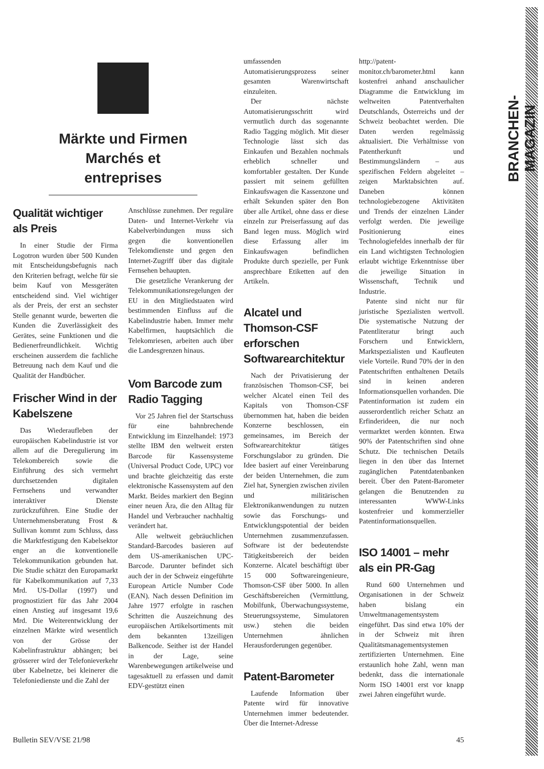BRANCHEN-MAGAZIN
Märkte und Firmen Marchés et entreprises
Qualität wichtiger als Preis
In einer Studie der Firma Logotron wurden über 500 Kunden mit Entscheidungsbefugnis nach den Kriterien befragt, welche für sie beim Kauf von Messgeräten entscheidend sind. Viel wichtiger als der Preis, der erst an sechster Stelle genannt wurde, bewerten die Kunden die Zuverlässigkeit des Gerätes, seine Funktionen und die Bedienerfreundlichkeit. Wichtig erscheinen ausserdem die fachliche Betreuung nach dem Kauf und die Qualität der Handbücher.
Frischer Wind in der Kabelszene
Das Wiederaufleben der europäischen Kabelindustrie ist vor allem auf die Deregulierung im Telekombereich sowie die Einführung des sich vermehrt durchsetzenden digitalen Fernsehens und verwandter interaktiver Dienste zurückzuführen. Eine Studie der Unternehmensberatung Frost & Sullivan kommt zum Schluss, dass die Marktfestigung den Kabelsektor enger an die konventionelle Telekommunikation gebunden hat. Die Studie schätzt den Europamarkt für Kabelkommunikation auf 7,33 Mrd. US-Dollar (1997) und prognostiziert für das Jahr 2004 einen Anstieg auf insgesamt 19,6 Mrd. Die Weiterentwicklung der einzelnen Märkte wird wesentlich von der Grösse der Kabelinfrastruktur abhängen; bei grösserer wird der Telefonieverkehr über Kabelnetze, bei kleinerer die Telefoniedienste und die Zahl der
Anschlüsse zunehmen. Der reguläre Daten- und Internet-Verkehr via Kabelverbindungen muss sich gegen die konventionellen Telekomdienste und gegen den Internet-Zugriff über das digitale Fernsehen behaupten.
Die gesetzliche Verankerung der Telekommunikationsregelungen der EU in den Mitgliedstaaten wird bestimmenden Einfluss auf die Kabelindustrie haben. Immer mehr Kabelfirmen, hauptsächlich die Telekomriesen, arbeiten auch über die Landesgrenzen hinaus.
Vom Barcode zum Radio Tagging
Vor 25 Jahren fiel der Startschuss für eine bahnbrechende Entwicklung im Einzelhandel: 1973 stellte IBM den weltweit ersten Barcode für Kassensysteme (Universal Product Code, UPC) vor und brachte gleichzeitig das erste elektronische Kassensystem auf den Markt. Beides markiert den Beginn einer neuen Ära, die den Alltag für Handel und Verbraucher nachhaltig verändert hat.
Alle weltweit gebräuchlichen Standard-Barcodes basieren auf dem US-amerikanischen UPC-Barcode. Darunter befindet sich auch der in der Schweiz eingeführte European Article Number Code (EAN). Nach dessen Definition im Jahre 1977 erfolgte in raschen Schritten die Auszeichnung des europäischen Artikelsortiments mit dem bekannten 13zeiligen Balkencode. Seither ist der Handel in der Lage, seine Warenbewegungen artikelweise und tagesaktuell zu erfassen und damit EDV-gestützt einen
umfassenden Automatisierungsprozess seiner gesamten Warenwirtschaft einzuleiten.
Der nächste Automatisierungsschritt wird vermutlich durch das sogenannte Radio Tagging möglich. Mit dieser Technologie lässt sich das Einkaufen und Bezahlen nochmals erheblich schneller und komfortabler gestalten. Der Kunde passiert mit seinem gefüllten Einkaufswagen die Kassenzone und erhält Sekunden später den Bon über alle Artikel, ohne dass er diese einzeln zur Preiserfassung auf das Band legen muss. Möglich wird diese Erfassung aller im Einkaufswagen befindlichen Produkte durch spezielle, per Funk ansprechbare Etiketten auf den Artikeln.
Alcatel und Thomson-CSF erforschen Softwarearchitektur
Nach der Privatisierung der französischen Thomson-CSF, bei welcher Alcatel einen Teil des Kapitals von Thomson-CSF übernommen hat, haben die beiden Konzerne beschlossen, ein gemeinsames, im Bereich der Softwarearchitektur tätiges Forschungslabor zu gründen. Die Idee basiert auf einer Vereinbarung der beiden Unternehmen, die zum Ziel hat, Synergien zwischen zivilen und militärischen Elektronikanwendungen zu nutzen sowie das Forschungs- und Entwicklungspotential der beiden Unternehmen zusammenzufassen. Software ist der bedeutendste Tätigkeitsbereich der beiden Konzerne. Alcatel beschäftigt über 15 000 Softwareingenieure, Thomson-CSF über 5000. In allen Geschäftsbereichen (Vermittlung, Mobilfunk, Überwachungssysteme, Steuerungssysteme, Simulatoren usw.) stehen die beiden Unternehmen ähnlichen Herausforderungen gegenüber.
Patent-Barometer
Laufende Information über Patente wird für innovative Unternehmen immer bedeutender. Über die Internet-Adresse
http://patent-monitor.ch/barometer.html kann kostenfrei anhand anschaulicher Diagramme die Entwicklung im weltweiten Patentverhalten Deutschlands, Österreichs und der Schweiz beobachtet werden. Die Daten werden regelmässig aktualisiert. Die Verhältnisse von Patentherkunft und Bestimmungsländern – aus spezifischen Feldern abgeleitet – zeigen Marktabsichten auf. Daneben können technologiebezogene Aktivitäten und Trends der einzelnen Länder verfolgt werden. Die jeweilige Positionierung eines Technologiefeldes innerhalb der für ein Land wichtigsten Technologien erlaubt wichtige Erkenntnisse über die jeweilige Situation in Wissenschaft, Technik und Industrie.
Patente sind nicht nur für juristische Spezialisten wertvoll. Die systematische Nutzung der Patentliteratur bringt auch Forschern und Entwicklern, Marktspezialisten und Kaufleuten viele Vorteile. Rund 70% der in den Patentschriften enthaltenen Details sind in keinen anderen Informationsquellen vorhanden. Die Patentinformation ist zudem ein ausserordentlich reicher Schatz an Erfinderideen, die nur noch vermarktet werden könnten. Etwa 90% der Patentschriften sind ohne Schutz. Die technischen Details liegen in den über das Internet zugänglichen Patentdatenbanken bereit. Über den Patent-Barometer gelangen die Benutzenden zu interessanten WWW-Links kostenfreier und kommerzieller Patentinformationsquellen.
ISO 14001 – mehr als ein PR-Gag
Rund 600 Unternehmen und Organisationen in der Schweiz haben bislang ein Umweltmanagementsystem eingeführt. Das sind etwa 10% der in der Schweiz mit ihren Qualitätsmanagementsystemen zertifizierten Unternehmen. Eine erstaunlich hohe Zahl, wenn man bedenkt, dass die internationale Norm ISO 14001 erst vor knapp zwei Jahren eingeführt wurde.
Bulletin SEV/VSE 21/98 45